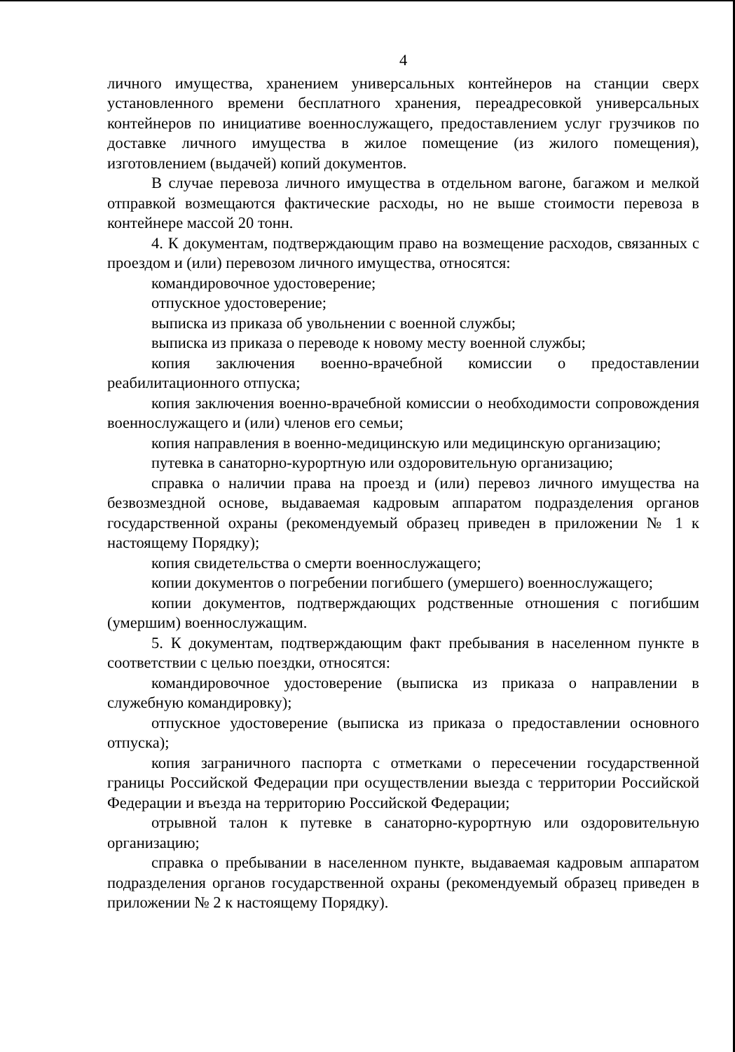4
личного имущества, хранением универсальных контейнеров на станции сверх установленного времени бесплатного хранения, переадресовкой универсальных контейнеров по инициативе военнослужащего, предоставлением услуг грузчиков по доставке личного имущества в жилое помещение (из жилого помещения), изготовлением (выдачей) копий документов.
В случае перевоза личного имущества в отдельном вагоне, багажом и мелкой отправкой возмещаются фактические расходы, но не выше стоимости перевоза в контейнере массой 20 тонн.
4. К документам, подтверждающим право на возмещение расходов, связанных с проездом и (или) перевозом личного имущества, относятся:
командировочное удостоверение;
отпускное удостоверение;
выписка из приказа об увольнении с военной службы;
выписка из приказа о переводе к новому месту военной службы;
копия заключения военно-врачебной комиссии о предоставлении реабилитационного отпуска;
копия заключения военно-врачебной комиссии о необходимости сопровождения военнослужащего и (или) членов его семьи;
копия направления в военно-медицинскую или медицинскую организацию;
путевка в санаторно-курортную или оздоровительную организацию;
справка о наличии права на проезд и (или) перевоз личного имущества на безвозмездной основе, выдаваемая кадровым аппаратом подразделения органов государственной охраны (рекомендуемый образец приведен в приложении № 1 к настоящему Порядку);
копия свидетельства о смерти военнослужащего;
копии документов о погребении погибшего (умершего) военнослужащего;
копии документов, подтверждающих родственные отношения с погибшим (умершим) военнослужащим.
5. К документам, подтверждающим факт пребывания в населенном пункте в соответствии с целью поездки, относятся:
командировочное удостоверение (выписка из приказа о направлении в служебную командировку);
отпускное удостоверение (выписка из приказа о предоставлении основного отпуска);
копия заграничного паспорта с отметками о пересечении государственной границы Российской Федерации при осуществлении выезда с территории Российской Федерации и въезда на территорию Российской Федерации;
отрывной талон к путевке в санаторно-курортную или оздоровительную организацию;
справка о пребывании в населенном пункте, выдаваемая кадровым аппаратом подразделения органов государственной охраны (рекомендуемый образец приведен в приложении № 2 к настоящему Порядку).